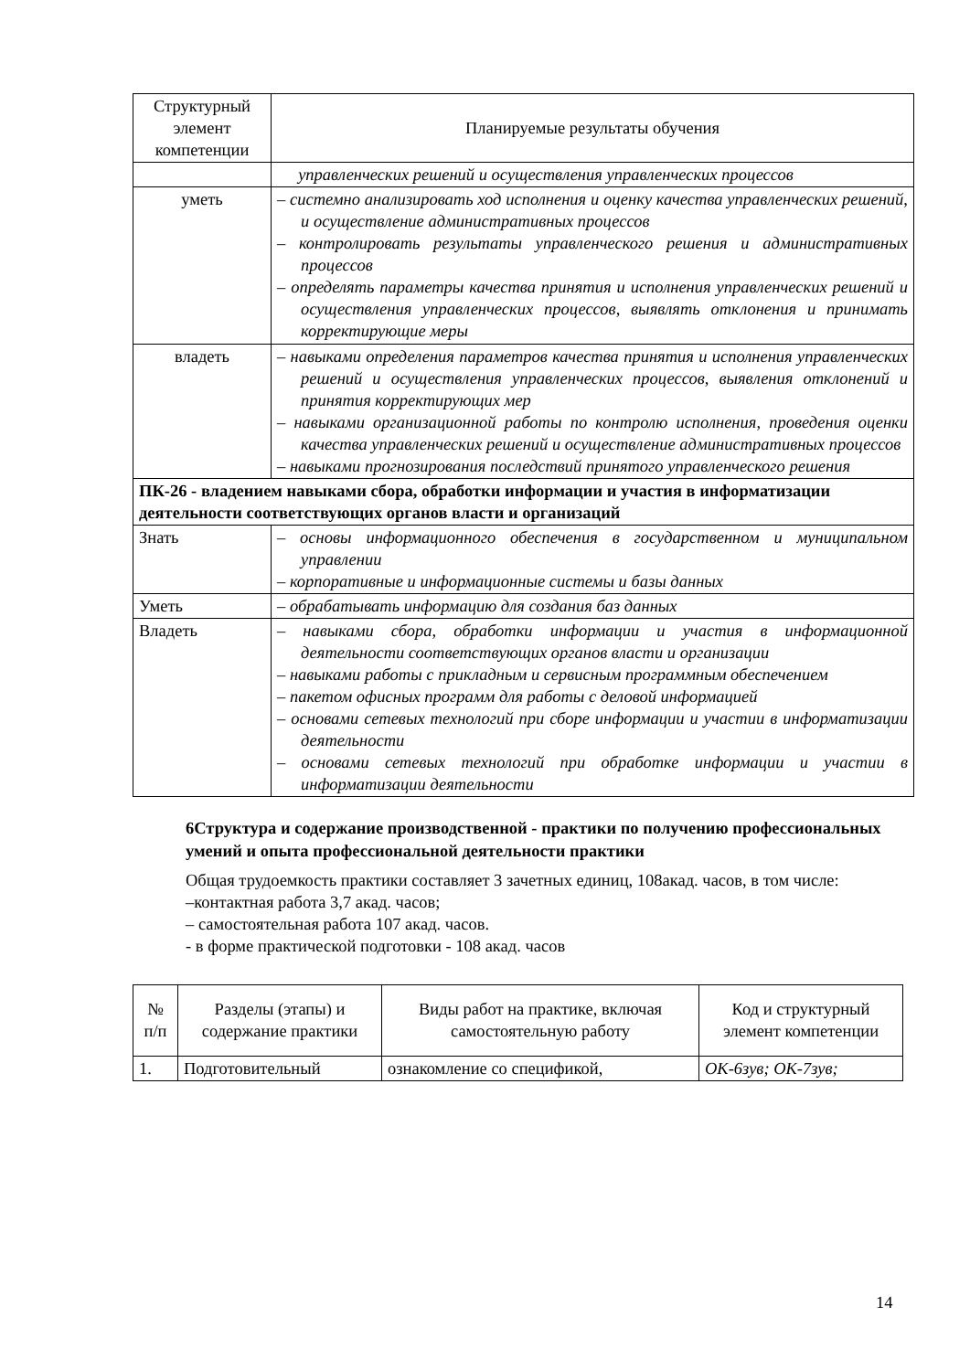| Структурный элемент компетенции | Планируемые результаты обучения |
| --- | --- |
| | управленческих решений и осуществления управленческих процессов |
| уметь | – системно анализировать ход исполнения и оценку качества управленческих решений, и осуществление административных процессов – контролировать результаты управленческого решения и административных процессов – определять параметры качества принятия и исполнения управленческих решений и осуществления управленческих процессов, выявлять отклонения и принимать корректирующие меры |
| владеть | – навыками определения параметров качества принятия и исполнения управленческих решений и осуществления управленческих процессов, выявления отклонений и принятия корректирующих мер – навыками организационной работы по контролю исполнения, проведения оценки качества управленческих решений и осуществление административных процессов – навыками прогнозирования последствий принятого управленческого решения |
| ПК-26 - владением навыками сбора, обработки информации и участия в информатизации деятельности соответствующих органов власти и организаций | |
| Знать | – основы информационного обеспечения в государственном и муниципальном управлении – корпоративные и информационные системы и базы данных |
| Уметь | – обрабатывать информацию для создания баз данных |
| Владеть | – навыками сбора, обработки информации и участия в информационной деятельности соответствующих органов власти и организации – навыками работы с прикладным и сервисным программным обеспечением – пакетом офисных программ для работы с деловой информацией – основами сетевых технологий при сборе информации и участии в информатизации деятельности – основами сетевых технологий при обработке информации и участии в информатизации деятельности |
6Структура и содержание производственной - практики по получению профессиональных умений и опыта профессиональной деятельности практики
Общая трудоемкость практики составляет 3 зачетных единиц, 108акад. часов, в том числе:
–контактная работа 3,7 акад. часов;
– самостоятельная работа 107 акад. часов.
- в форме практической подготовки - 108 акад. часов
| № п/п | Разделы (этапы) и содержание практики | Виды работ на практике, включая самостоятельную работу | Код и структурный элемент компетенции |
| --- | --- | --- | --- |
| 1. | Подготовительный | ознакомление со спецификой, | ОК-6зув; ОК-7зув; |
14